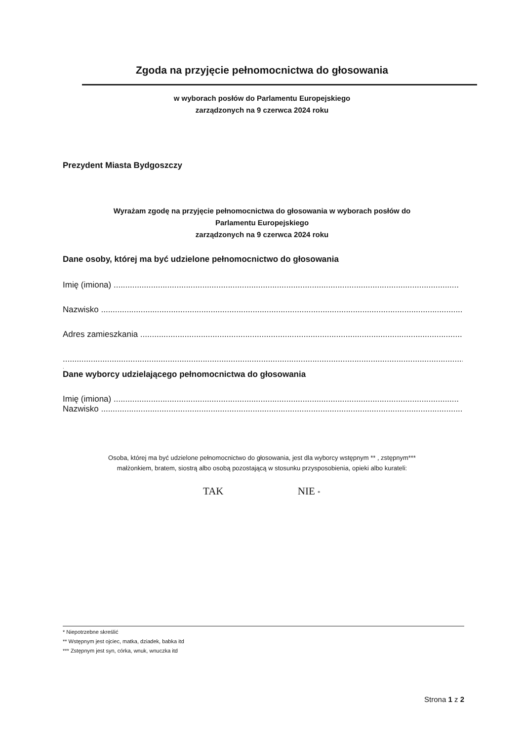Zgoda na przyjęcie pełnomocnictwa do głosowania
w wyborach posłów do Parlamentu Europejskiego
zarządzonych na 9 czerwca 2024 roku
Prezydent Miasta Bydgoszczy
Wyrażam zgodę na przyjęcie pełnomocnictwa do głosowania w wyborach posłów do
Parlamentu Europejskiego
zarządzonych na 9 czerwca 2024 roku
Dane osoby, której ma być udzielone pełnomocnictwo do głosowania
Imię (imiona) ....................................................................................................................................................
Nazwisko ............................................................................................................................................................
Adres zamieszkania ...........................................................................................................................................
..............................................................................................................................................................................
.
Dane wyborcy udzielającego pełnomocnictwa do głosowania
Imię (imiona) ....................................................................................................................................................
Nazwisko .............................................................................................................................................................
Osoba, której ma być udzielone pełnomocnictwo do głosowania, jest dla wyborcy wstępnym ** , zstępnym***
małżonkiem, bratem, siostrą albo osobą pozostającą w stosunku przysposobienia, opieki albo kurateli:
TAK NIE *
* Niepotrzebne skreślić
** Wstępnym jest ojciec, matka, dziadek, babka itd
*** Zstępnym jest syn, córka, wnuk, wnuczka itd
Strona 1 z 2